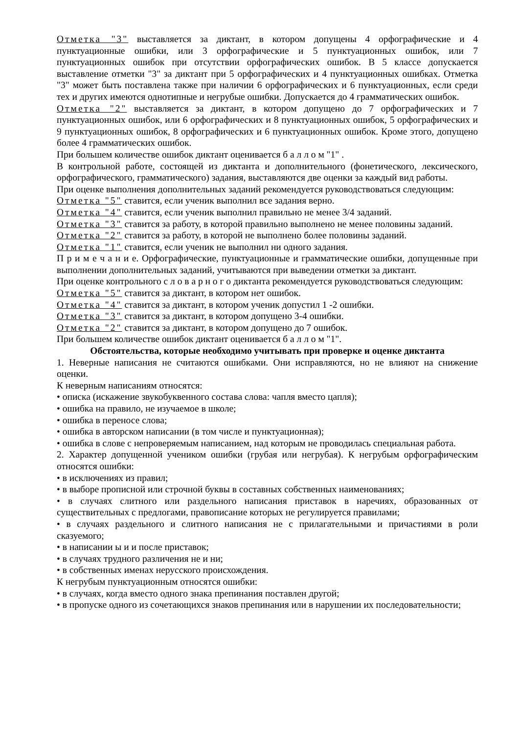Отметка "3" выставляется за диктант, в котором допущены 4 орфографические и 4 пунктуационные ошибки, или 3 орфографические и 5 пунктуационных ошибок, или 7 пунктуационных ошибок при отсутствии орфографических ошибок. В 5 классе допускается выставление отметки "3" за диктант при 5 орфографических и 4 пунктуационных ошибках. Отметка "3" может быть поставлена также при наличии 6 орфографических и 6 пунктуационных, если среди тех и других имеются однотипные и негрубые ошибки. Допускается до 4 грамматических ошибок.
Отметка "2" выставляется за диктант, в котором допущено до 7 орфографических и 7 пунктуационных ошибок, или 6 орфографических и 8 пунктуационных ошибок, 5 орфографических и 9 пунктуационных ошибок, 8 орфографических и 6 пунктуационных ошибок. Кроме этого, допущено более 4 грамматических ошибок.
При большем количестве ошибок диктант оценивается б а л л о м "1" .
В контрольной работе, состоящей из диктанта и дополнительного (фонетического, лексического, орфографического, грамматического) задания, выставляются две оценки за каждый вид работы.
При оценке выполнения дополнительных заданий рекомендуется руководствоваться следующим:
Отметка "5" ставится, если ученик выполнил все задания верно.
Отметка "4" ставится, если ученик выполнил правильно не менее 3/4 заданий.
Отметка "3" ставится за работу, в которой правильно выполнено не менее половины заданий.
Отметка "2" ставится за работу, в которой не выполнено более половины заданий.
Отметка "1" ставится, если ученик не выполнил ни одного задания.
П р и м е ч а н и е. Орфографические, пунктуационные и грамматические ошибки, допущенные при выполнении дополнительных заданий, учитываются при выведении отметки за диктант.
При оценке контрольного с л о в а р н о г о диктанта рекомендуется руководствоваться следующим:
Отметка "5" ставится за диктант, в котором нет ошибок.
Отметка "4" ставится за диктант, в котором ученик допустил 1 -2 ошибки.
Отметка "3" ставится за диктант, в котором допущено 3-4 ошибки.
Отметка "2" ставится за диктант, в котором допущено до 7 ошибок.
При большем количестве ошибок диктант оценивается б а л л о м "1".
Обстоятельства, которые необходимо учитывать при проверке и оценке диктанта
1. Неверные написания не считаются ошибками. Они исправляются, но не влияют на снижение оценки.
К неверным написаниям относятся:
• описка (искажение звукобуквенного состава слова: чапля вместо цапля);
• ошибка на правило, не изучаемое в школе;
• ошибка в переносе слова;
• ошибка в авторском написании (в том числе и пунктуационная);
• ошибка в слове с непроверяемым написанием, над которым не проводилась специальная работа.
2. Характер допущенной учеником ошибки (грубая или негрубая). К негрубым орфографическим относятся ошибки:
• в исключениях из правил;
• в выборе прописной или строчной буквы в составных собственных наименованиях;
• в случаях слитного или раздельного написания приставок в наречиях, образованных от существительных с предлогами, правописание которых не регулируется правилами;
• в случаях раздельного и слитного написания не с прилагательными и причастиями в роли сказуемого;
• в написании ы и и после приставок;
• в случаях трудного различения не и ни;
• в собственных именах нерусского происхождения.
К негрубым пунктуационным относятся ошибки:
• в случаях, когда вместо одного знака препинания поставлен другой;
• в пропуске одного из сочетающихся знаков препинания или в нарушении их последовательности;